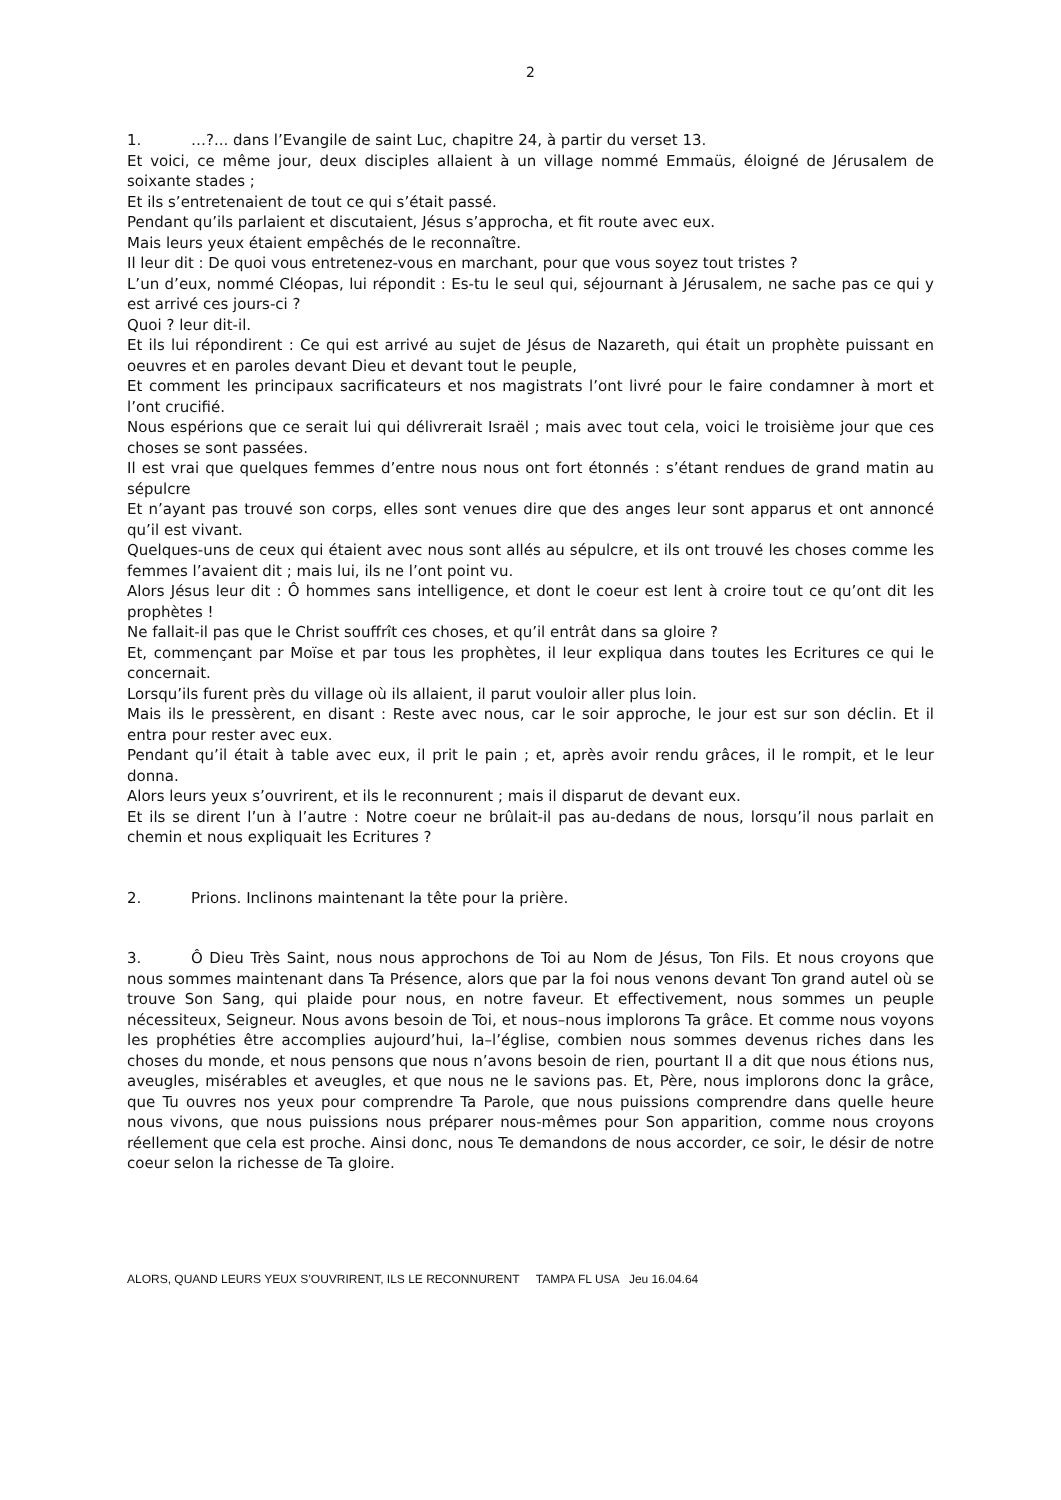2
1. …?... dans l’Evangile de saint Luc, chapitre 24, à partir du verset 13.
Et voici, ce même jour, deux disciples allaient à un village nommé Emmaüs, éloigné de Jérusalem de soixante stades ;
Et ils s’entretenaient de tout ce qui s’était passé.
Pendant qu’ils parlaient et discutaient, Jésus s’approcha, et fit route avec eux.
Mais leurs yeux étaient empêchés de le reconnaître.
Il leur dit : De quoi vous entretenez-vous en marchant, pour que vous soyez tout tristes ?
L’un d’eux, nommé Cléopas, lui répondit : Es-tu le seul qui, séjournant à Jérusalem, ne sache pas ce qui y est arrivé ces jours-ci ?
Quoi ? leur dit-il.
Et ils lui répondirent : Ce qui est arrivé au sujet de Jésus de Nazareth, qui était un prophète puissant en oeuvres et en paroles devant Dieu et devant tout le peuple,
Et comment les principaux sacrificateurs et nos magistrats l’ont livré pour le faire condamner à mort et l’ont crucifié.
Nous espérions que ce serait lui qui délivrerait Israël ; mais avec tout cela, voici le troisième jour que ces choses se sont passées.
Il est vrai que quelques femmes d’entre nous nous ont fort étonnés : s’étant rendues de grand matin au sépulcre
Et n’ayant pas trouvé son corps, elles sont venues dire que des anges leur sont apparus et ont annoncé qu’il est vivant.
Quelques-uns de ceux qui étaient avec nous sont allés au sépulcre, et ils ont trouvé les choses comme les femmes l’avaient dit ; mais lui, ils ne l’ont point vu.
Alors Jésus leur dit : Ô hommes sans intelligence, et dont le coeur est lent à croire tout ce qu’ont dit les prophètes !
Ne fallait-il pas que le Christ souffrît ces choses, et qu’il entrât dans sa gloire ?
Et, commençant par Moïse et par tous les prophètes, il leur expliqua dans toutes les Ecritures ce qui le concernait.
Lorsqu’ils furent près du village où ils allaient, il parut vouloir aller plus loin.
Mais ils le pressèrent, en disant : Reste avec nous, car le soir approche, le jour est sur son déclin. Et il entra pour rester avec eux.
Pendant qu’il était à table avec eux, il prit le pain ; et, après avoir rendu grâces, il le rompit, et le leur donna.
Alors leurs yeux s’ouvrirent, et ils le reconnurent ; mais il disparut de devant eux.
Et ils se dirent l’un à l’autre : Notre coeur ne brûlait-il pas au-dedans de nous, lorsqu’il nous parlait en chemin et nous expliquait les Ecritures ?
2. Prions. Inclinons maintenant la tête pour la prière.
3. Ô Dieu Très Saint, nous nous approchons de Toi au Nom de Jésus, Ton Fils. Et nous croyons que nous sommes maintenant dans Ta Présence, alors que par la foi nous venons devant Ton grand autel où se trouve Son Sang, qui plaide pour nous, en notre faveur. Et effectivement, nous sommes un peuple nécessiteux, Seigneur. Nous avons besoin de Toi, et nous–nous implorons Ta grâce. Et comme nous voyons les prophéties être accomplies aujourd’hui, la–l’église, combien nous sommes devenus riches dans les choses du monde, et nous pensons que nous n’avons besoin de rien, pourtant Il a dit que nous étions nus, aveugles, misérables et aveugles, et que nous ne le savions pas. Et, Père, nous implorons donc la grâce, que Tu ouvres nos yeux pour comprendre Ta Parole, que nous puissions comprendre dans quelle heure nous vivons, que nous puissions nous préparer nous-mêmes pour Son apparition, comme nous croyons réellement que cela est proche. Ainsi donc, nous Te demandons de nous accorder, ce soir, le désir de notre coeur selon la richesse de Ta gloire.
ALORS, QUAND LEURS YEUX S’OUVRIRENT, ILS LE RECONNURENT TAMPA FL USA Jeu 16.04.64